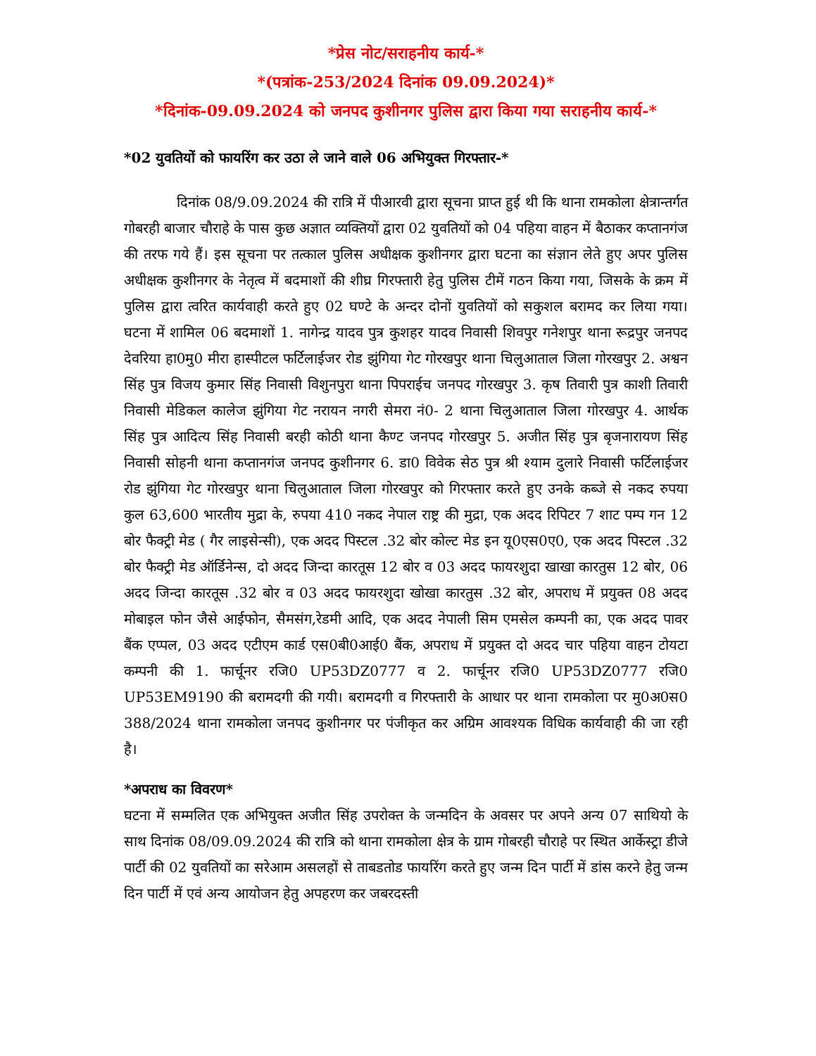*प्रेस नोट/सराहनीय कार्य-*
*(पत्रांक-253/2024 दिनांक 09.09.2024)*
*दिनांक-09.09.2024 को जनपद कुशीनगर पुलिस द्वारा किया गया सराहनीय कार्य-*
*02 युवतियों को फायरिंग कर उठा ले जाने वाले 06 अभियुक्त गिरफ्तार-*
दिनांक 08/9.09.2024 की रात्रि में पीआरवी द्वारा सूचना प्राप्त हुई थी कि थाना रामकोला क्षेत्रान्तर्गत गोबरही बाजार चौराहे के पास कुछ अज्ञात व्यक्तियों द्वारा 02 युवतियों को 04 पहिया वाहन में बैठाकर कप्तानगंज की तरफ गये हैं। इस सूचना पर तत्काल पुलिस अधीक्षक कुशीनगर द्वारा घटना का संज्ञान लेते हुए अपर पुलिस अधीक्षक कुशीनगर के नेतृत्व में बदमाशों की शीघ्र गिरफ्तारी हेतु पुलिस टीमें गठन किया गया, जिसके के क्रम में पुलिस द्वारा त्वरित कार्यवाही करते हुए 02 घण्टे के अन्दर दोनों युवतियों को सकुशल बरामद कर लिया गया। घटना में शामिल 06 बदमाशों 1. नागेन्द्र यादव पुत्र कुशहर यादव निवासी शिवपुर गनेशपुर थाना रूद्रपुर जनपद देवरिया हा0मु0 मीरा हास्पीटल फर्टिलाईजर रोड झुंगिया गेट गोरखपुर थाना चिलुआताल जिला गोरखपुर 2. अश्वन सिंह पुत्र विजय कुमार सिंह निवासी विशुनपुरा थाना पिपराईच जनपद गोरखपुर 3. कृष तिवारी पुत्र काशी तिवारी निवासी मेडिकल कालेज झुंगिया गेट नरायन नगरी सेमरा नं0- 2 थाना चिलुआताल जिला गोरखपुर 4. आर्थक सिंह पुत्र आदित्य सिंह निवासी बरही कोठी थाना कैण्ट जनपद गोरखपुर 5. अजीत सिंह पुत्र बृजनारायण सिंह निवासी सोहनी थाना कप्तानगंज जनपद कुशीनगर 6. डा0 विवेक सेठ पुत्र श्री श्याम दुलारे निवासी फर्टिलाईजर रोड झुंगिया गेट गोरखपुर थाना चिलुआताल जिला गोरखपुर को गिरफ्तार करते हुए उनके कब्जे से नकद रुपया कुल 63,600 भारतीय मुद्रा के, रुपया 410 नकद नेपाल राष्ट्र की मुद्रा, एक अदद रिपिटर 7 शाट पम्प गन 12 बोर फैक्ट्री मेड ( गैर लाइसेन्सी), एक अदद पिस्टल .32 बोर कोल्ट मेड इन यू0एस0ए0, एक अदद पिस्टल .32 बोर फैक्ट्री मेड ऑर्डिनेन्स, दो अदद जिन्दा कारतूस 12 बोर व 03 अदद फायरशुदा खाखा कारतुस 12 बोर, 06 अदद जिन्दा कारतूस .32 बोर व 03 अदद फायरशुदा खोखा कारतुस .32 बोर, अपराध में प्रयुक्त 08 अदद मोबाइल फोन जैसे आईफोन, सैमसंग,रेडमी आदि, एक अदद नेपाली सिम एमसेल कम्पनी का, एक अदद पावर बैंक एप्पल, 03 अदद एटीएम कार्ड एस0बी0आई0 बैंक, अपराध में प्रयुक्त दो अदद चार पहिया वाहन टोयटा कम्पनी की 1. फार्चूनर रजि0 UP53DZ0777 व 2. फार्चूनर रजि0 UP53DZ0777 रजि0 UP53EM9190 की बरामदगी की गयी। बरामदगी व गिरफ्तारी के आधार पर थाना रामकोला पर मु0अ0स0 388/2024 थाना रामकोला जनपद कुशीनगर पर पंजीकृत कर अग्रिम आवश्यक विधिक कार्यवाही की जा रही है।
*अपराध का विवरण*
घटना में सम्मलित एक अभियुक्त अजीत सिंह उपरोक्त के जन्मदिन के अवसर पर अपने अन्य 07 साथियो के साथ दिनांक 08/09.09.2024 की रात्रि को थाना रामकोला क्षेत्र के ग्राम गोबरही चौराहे पर स्थित आर्केस्ट्रा डीजे पार्टी की 02 युवतियों का सरेआम असलहों से ताबडतोड फायरिंग करते हुए जन्म दिन पार्टी में डांस करने हेतु जन्म दिन पार्टी में एवं अन्य आयोजन हेतु अपहरण कर जबरदस्ती